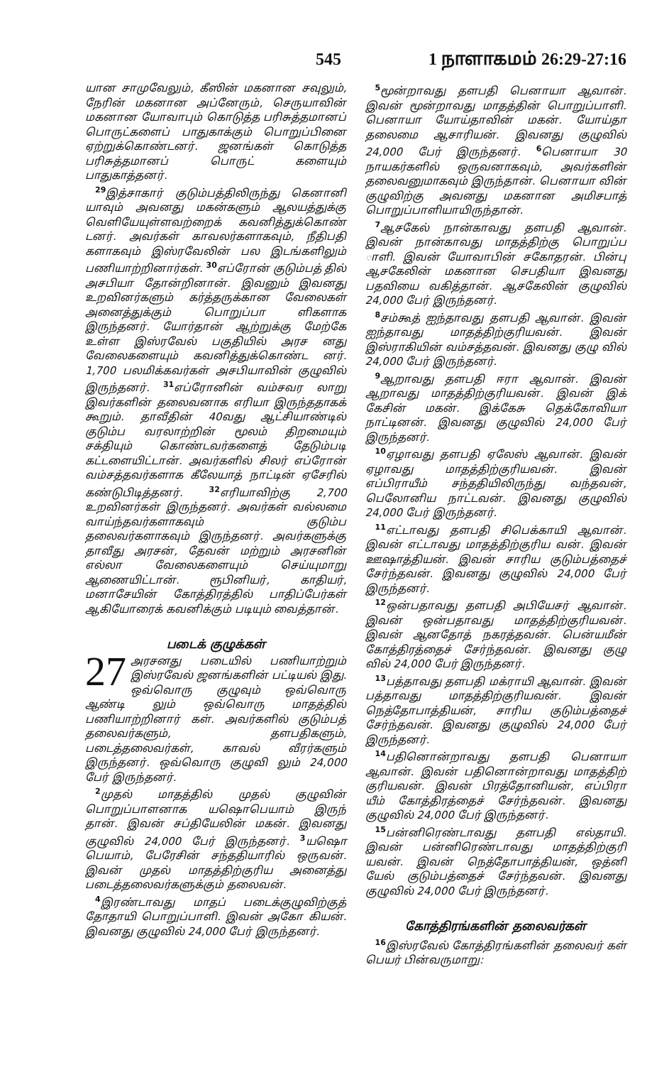545 1 நாளாகமம் 26:29-27:16
யான சாமுவேலும், கீஸின் மகனான சவுலும், நேரின் மகனான அப்னேரும், செருயாவின் மகனான யோவாபும் கொடுத்த பரிசுத்தமானப் பொருட்களைப் பாதுகாக்கும் பொறுப்பினை ஏற்றுக்கொண்டனர். ஜனங்கள் கொடுத்த பரிசுத்தமானப் பொருட் களையும் பாதுகாத்தனர்.
<sup>29</sup> இத்சாகார் குடும்பத்திலிருந்து கெனானி யாவும் அவனது மகன்களும் ஆலயத்துக்கு வெளியேயுள்ளவற்றைக் கவனித்துக்கொண் டனர். அவர்கள் காவலர்களாகவும், நீதிபதி களாகவும் இஸ்ரவேலின் பல இடங்களிலும் பணியாற்றினார்கள். <sup>30</sup>எப்ரோன் குடும்பத் தில் அசபியா தோன்றினான். இவனும் இவனது உறவினர்களும் கர்த்தருக்கான வேலைகள் அனைத்துக்கும் பொறுப்பா ளிகளாக இருந்தனர். யோர்தான் ஆற்றுக்கு மேற்கே உள்ள இஸ்ரவேல் பகுதியில் அரச னது வேலைகளையும் கவனித்துக்கொண்ட னர். 1,700 பலமிக்கவர்கள் அசபியாவின் குழுவில் இருந்தனர். <sup>31</sup>எப்ரோனின் வம்சவர லாறு இவர்களின் தலைவனாக எரியா இருந்ததாகக் கூறும். தாவீதின் 40வது ஆட்சியாண்டில் குடும்ப வரலாற்றின் மூலம் திறமையும் சக்தியும் கொண்டவர்களைத் தேடும்படி கட்டளையிட்டான். அவர்களில் சிலர் எப்ரோன் வம்சத்தவர்களாக கீலேயாத் நாட்டின் ஏசேரில் கண்டுபிடித்தனர். <sup>32</sup>எரியாவிற்கு 2,700 உறவினர்கள் இருந்தனர். அவர்கள் வல்லமை வாய்ந்தவர்களாகவும் குடும்ப தலைவர்களாகவும் இருந்தனர். அவர்களுக்கு தாவீது அரசன், தேவன் மற்றும் அரசனின் எல்லா வேலைகளையும் செய்யுமாறு ஆணையிட்டான். ரூபினியர், காதியர், மனாசேயின் கோத்திரத்தில் பாதிப்பேர்கள் ஆகியோரைக் கவனிக்கும் படியும் வைத்தான்.
படைக் குழுக்கள்
27 அரசனது படையில் பணியாற்றும் இஸ்ரவேல் ஜனங்களின் பட்டியல் இது. ஒவ்வொரு குழுவும் ஒவ்வொரு ஆண்டி லும் ஒவ்வொரு மாதத்தில் பணியாற்றினார் கள். அவர்களில் குடும்பத் தலைவர்களும், தளபதிகளும், படைத்தலைவர்கள், காவல் வீரர்களும் இருந்தனர். ஒவ்வொரு குழுவி லும் 24,000 பேர் இருந்தனர்.
<sup>2</sup> முதல் மாதத்தில் முதல் குழுவின் பொறுப்பாளனாக யஷொபெயாம் இருந் தான். இவன் சப்தியேலின் மகன். இவனது குழுவில் 24,000 பேர் இருந்தனர். <sup>3</sup>யஷொ பெயாம், பேரேசின் சந்ததியாரில் ஒருவன். இவன் முதல் மாதத்திற்குரிய அனைத்து படைத்தலைவர்களுக்கும் தலைவன்.
<sup>4</sup> இரண்டாவது மாதப் படைக்குழுவிற்குத் தோதாயி பொறுப்பாளி. இவன் அகோ கியன். இவனது குழுவில் 24,000 பேர் இருந்தனர்.
<sup>5</sup> மூன்றாவது தளபதி பெனாயா ஆவான். இவன் மூன்றாவது மாதத்தின் பொறுப்பாளி. பெனாயா யோய்தாவின் மகன். யோய்தா தலைமை ஆசாரியன். இவனது குழுவில் 24,000 பேர் இருந்தனர். <sup>6</sup>பெனாயா 30 நாயகர்களில் ஒருவனாகவும், அவர்களின் தலைவனுமாகவும் இருந்தான். பெனாயா வின் குழுவிற்கு அவனது மகனான அமிசபாத் பொறுப்பாளியாயிருந்தான்.
<sup>7</sup> ஆசகேல் நான்காவது தளபதி ஆவான். இவன் நான்காவது மாதத்திற்கு பொறுப்ப ாளி. இவன் யோவாபின் சகோதரன். பின்பு ஆசகேலின் மகனான செபதியா இவனது பதவியை வகித்தான். ஆசகேலின் குழுவில் 24,000 பேர் இருந்தனர்.
<sup>8</sup> சம்கூத் ஐந்தாவது தளபதி ஆவான். இவன் ஐந்தாவது மாதத்திற்குரியவன். இவன் இஸ்ராகியின் வம்சத்தவன். இவனது குழு வில் 24,000 பேர் இருந்தனர்.
<sup>9</sup> ஆறாவது தளபதி ஈரா ஆவான். இவன் ஆறாவது மாதத்திற்குரியவன். இவன் இக் கேசின் மகன். இக்கேசு தெக்கோவியா நாட்டினன். இவனது குழுவில் 24,000 பேர் இருந்தனர்.
<sup>10</sup> ஏழாவது தளபதி ஏலேஸ் ஆவான். இவன் ஏழாவது மாதத்திற்குரியவன். இவன் எப்பிராயீம் சந்ததியிலிருந்து வந்தவன், பெலோனிய நாட்டவன். இவனது குழுவில் 24,000 பேர் இருந்தனர்.
<sup>11</sup> எட்டாவது தளபதி சிபெக்காயி ஆவான். இவன் எட்டாவது மாதத்திற்குரிய வன். இவன் ஊஷாத்தியன். இவன் சாரிய குடும்பத்தைச் சேர்ந்தவன். இவனது குழுவில் 24,000 பேர் இருந்தனர்.
<sup>12</sup> ஒன்பதாவது தளபதி அபியேசர் ஆவான். இவன் ஒன்பதாவது மாதத்திற்குரியவன். இவன் ஆனதோத் நகரத்தவன். பென்யமீன் கோத்திரத்தைச் சேர்ந்தவன். இவனது குழு வில் 24,000 பேர் இருந்தனர்.
<sup>13</sup> பத்தாவது தளபதி மக்ராயி ஆவான். இவன் பத்தாவது மாதத்திற்குரியவன். இவன் நெத்தோபாத்தியன், சாரிய குடும்பத்தைச் சேர்ந்தவன். இவனது குழுவில் 24,000 பேர் இருந்தனர்.
<sup>14</sup> பதினொன்றாவது தளபதி பெனாயா ஆவான். இவன் பதினொன்றாவது மாதத்திற் குரியவன். இவன் பிரத்தோனியன், எப்பிரா யீம் கோத்திரத்தைச் சேர்ந்தவன். இவனது குழுவில் 24,000 பேர் இருந்தனர்.
<sup>15</sup> பன்னிரெண்டாவது தளபதி எல்தாயி. இவன் பன்னிரெண்டாவது மாதத்திற்குரி யவன். இவன் நெத்தோபாத்தியன், ஒத்னி யேல் குடும்பத்தைச் சேர்ந்தவன். இவனது குழுவில் 24,000 பேர் இருந்தனர்.
கோத்திரங்களின் தலைவர்கள்
<sup>16</sup> இஸ்ரவேல் கோத்திரங்களின் தலைவர் கள் பெயர் பின்வருமாறு: